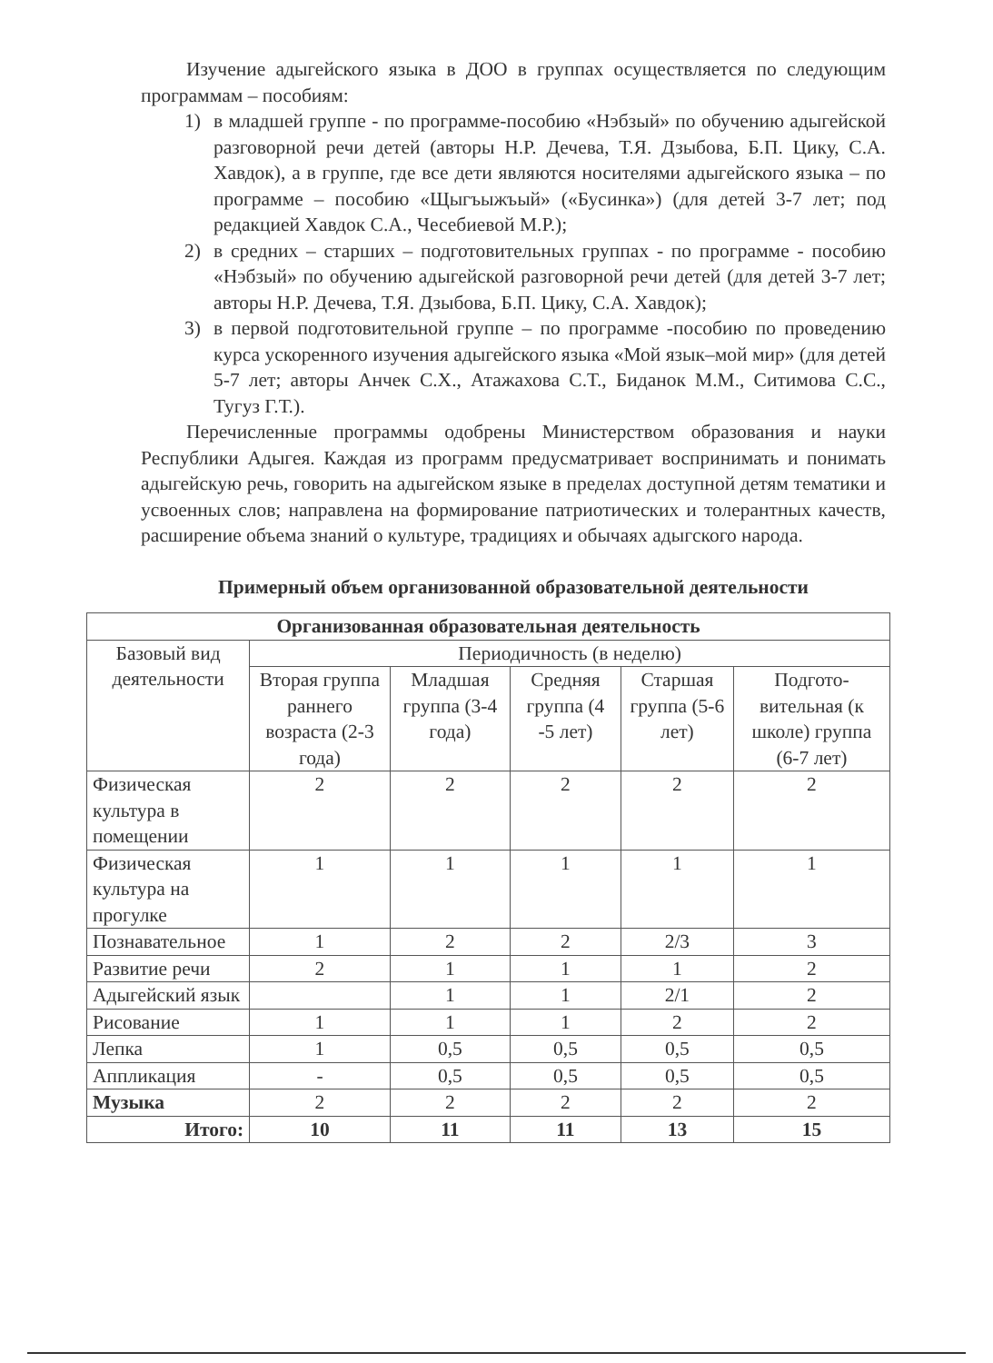Изучение адыгейского языка в ДОО в группах осуществляется по следующим программам – пособиям:
1) в младшей группе - по программе-пособию «Нэбзый» по обучению адыгейской разговорной речи детей (авторы Н.Р. Дечева, Т.Я. Дзыбова, Б.П. Цику, С.А. Хавдок), а в группе, где все дети являются носителями адыгейского языка – по программе – пособию «Щыгъыжъый» («Бусинка») (для детей 3-7 лет; под редакцией Хавдок С.А., Чесебиевой М.Р.);
2) в средних – старших – подготовительных группах - по программе - пособию «Нэбзый» по обучению адыгейской разговорной речи детей (для детей 3-7 лет; авторы Н.Р. Дечева, Т.Я. Дзыбова, Б.П. Цику, С.А. Хавдок);
3) в первой подготовительной группе – по программе -пособию по проведению курса ускоренного изучения адыгейского языка «Мой язык–мой мир» (для детей 5-7 лет; авторы Анчек С.Х., Атажахова С.Т., Биданок М.М., Ситимова С.С., Тугуз Г.Т.).
Перечисленные программы одобрены Министерством образования и науки Республики Адыгея. Каждая из программ предусматривает воспринимать и понимать адыгейскую речь, говорить на адыгейском языке в пределах доступной детям тематики и усвоенных слов; направлена на формирование патриотических и толерантных качеств, расширение объема знаний о культуре, традициях и обычаях адыгского народа.
Примерный объем организованной образовательной деятельности
| Организованная образовательная деятельность | | | | | |
| --- | --- | --- | --- | --- | --- |
| Базовый вид деятельности | Периодичность (в неделю) | | | | |
| | Вторая группа раннего возраста (2-3 года) | Младшая группа (3-4 года) | Средняя группа (4 -5 лет) | Старшая группа (5-6 лет) | Подгото-вительная (к школе) группа (6-7 лет) |
| Физическая культура в помещении | 2 | 2 | 2 | 2 | 2 |
| Физическая культура на прогулке | 1 | 1 | 1 | 1 | 1 |
| Познавательное | 1 | 2 | 2 | 2/3 | 3 |
| Развитие речи | 2 | 1 | 1 | 1 | 2 |
| Адыгейский язык | | 1 | 1 | 2/1 | 2 |
| Рисование | 1 | 1 | 1 | 2 | 2 |
| Лепка | 1 | 0,5 | 0,5 | 0,5 | 0,5 |
| Аппликация | - | 0,5 | 0,5 | 0,5 | 0,5 |
| Музыка | 2 | 2 | 2 | 2 | 2 |
| Итого: | 10 | 11 | 11 | 13 | 15 |